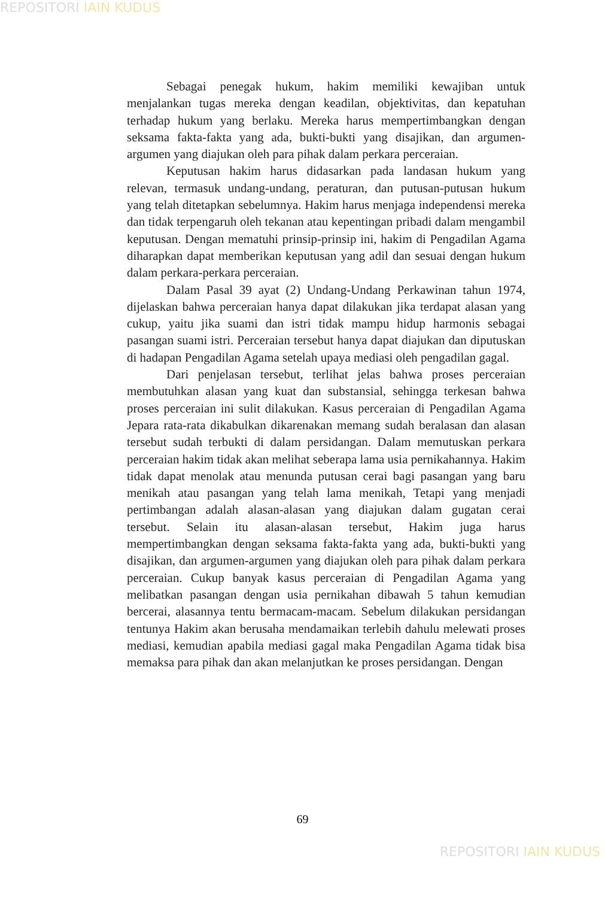REPOSITORI IAIN KUDUS
Sebagai penegak hukum, hakim memiliki kewajiban untuk menjalankan tugas mereka dengan keadilan, objektivitas, dan kepatuhan terhadap hukum yang berlaku. Mereka harus mempertimbangkan dengan seksama fakta-fakta yang ada, bukti-bukti yang disajikan, dan argumen-argumen yang diajukan oleh para pihak dalam perkara perceraian.
Keputusan hakim harus didasarkan pada landasan hukum yang relevan, termasuk undang-undang, peraturan, dan putusan-putusan hukum yang telah ditetapkan sebelumnya. Hakim harus menjaga independensi mereka dan tidak terpengaruh oleh tekanan atau kepentingan pribadi dalam mengambil keputusan. Dengan mematuhi prinsip-prinsip ini, hakim di Pengadilan Agama diharapkan dapat memberikan keputusan yang adil dan sesuai dengan hukum dalam perkara-perkara perceraian.
Dalam Pasal 39 ayat (2) Undang-Undang Perkawinan tahun 1974, dijelaskan bahwa perceraian hanya dapat dilakukan jika terdapat alasan yang cukup, yaitu jika suami dan istri tidak mampu hidup harmonis sebagai pasangan suami istri. Perceraian tersebut hanya dapat diajukan dan diputuskan di hadapan Pengadilan Agama setelah upaya mediasi oleh pengadilan gagal.
Dari penjelasan tersebut, terlihat jelas bahwa proses perceraian membutuhkan alasan yang kuat dan substansial, sehingga terkesan bahwa proses perceraian ini sulit dilakukan. Kasus perceraian di Pengadilan Agama Jepara rata-rata dikabulkan dikarenakan memang sudah beralasan dan alasan tersebut sudah terbukti di dalam persidangan. Dalam memutuskan perkara perceraian hakim tidak akan melihat seberapa lama usia pernikahannya. Hakim tidak dapat menolak atau menunda putusan cerai bagi pasangan yang baru menikah atau pasangan yang telah lama menikah, Tetapi yang menjadi pertimbangan adalah alasan-alasan yang diajukan dalam gugatan cerai tersebut. Selain itu alasan-alasan tersebut, Hakim juga harus mempertimbangkan dengan seksama fakta-fakta yang ada, bukti-bukti yang disajikan, dan argumen-argumen yang diajukan oleh para pihak dalam perkara perceraian. Cukup banyak kasus perceraian di Pengadilan Agama yang melibatkan pasangan dengan usia pernikahan dibawah 5 tahun kemudian bercerai, alasannya tentu bermacam-macam. Sebelum dilakukan persidangan tentunya Hakim akan berusaha mendamaikan terlebih dahulu melewati proses mediasi, kemudian apabila mediasi gagal maka Pengadilan Agama tidak bisa memaksa para pihak dan akan melanjutkan ke proses persidangan. Dengan
69
REPOSITORI IAIN KUDUS